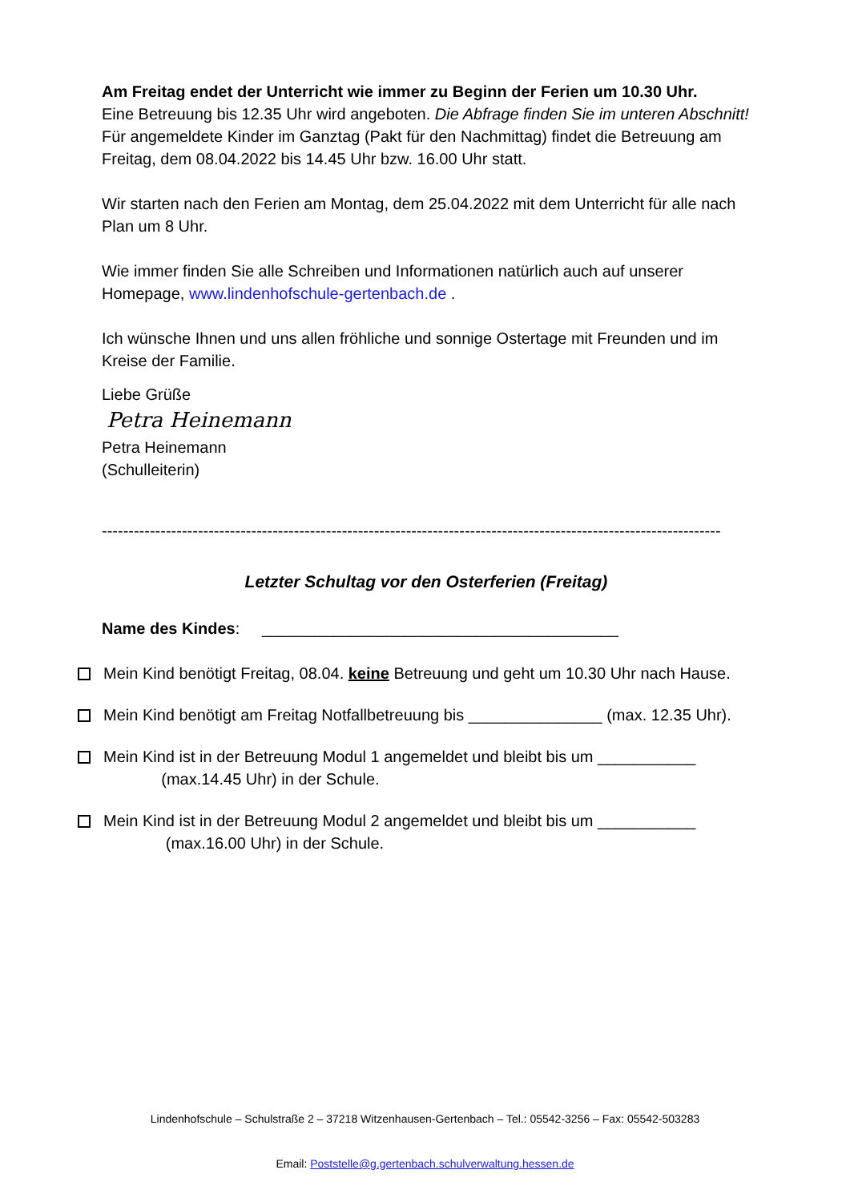Am Freitag endet der Unterricht wie immer zu Beginn der Ferien um 10.30 Uhr.
Eine Betreuung bis 12.35 Uhr wird angeboten. Die Abfrage finden Sie im unteren Abschnitt! Für angemeldete Kinder im Ganztag (Pakt für den Nachmittag) findet die Betreuung am Freitag, dem 08.04.2022 bis 14.45 Uhr bzw. 16.00 Uhr statt.
Wir starten nach den Ferien am Montag, dem 25.04.2022 mit dem Unterricht für alle nach Plan um 8 Uhr.
Wie immer finden Sie alle Schreiben und Informationen natürlich auch auf unserer Homepage, www.lindenhofschule-gertenbach.de .
Ich wünsche Ihnen und uns allen fröhliche und sonnige Ostertage mit Freunden und im Kreise der Familie.
Liebe Grüße
Petra Heinemann
Petra Heinemann
(Schulleiterin)
--------------------------------------------------------------------------------------------------------------------
Letzter Schultag vor den Osterferien (Freitag)
Name des Kindes: ________________________________________
Mein Kind benötigt Freitag, 08.04. keine Betreuung und geht um 10.30 Uhr nach Hause.
Mein Kind benötigt am Freitag Notfallbetreuung bis _______________ (max. 12.35 Uhr).
Mein Kind ist in der Betreuung Modul 1 angemeldet und bleibt bis um ___________
(max.14.45 Uhr) in der Schule.
Mein Kind ist in der Betreuung Modul 2 angemeldet und bleibt bis um ___________
(max.16.00 Uhr) in der Schule.
Lindenhofschule – Schulstraße 2 – 37218 Witzenhausen-Gertenbach – Tel.: 05542-3256 – Fax: 05542-503283
Email: Poststelle@g.gertenbach.schulverwaltung.hessen.de